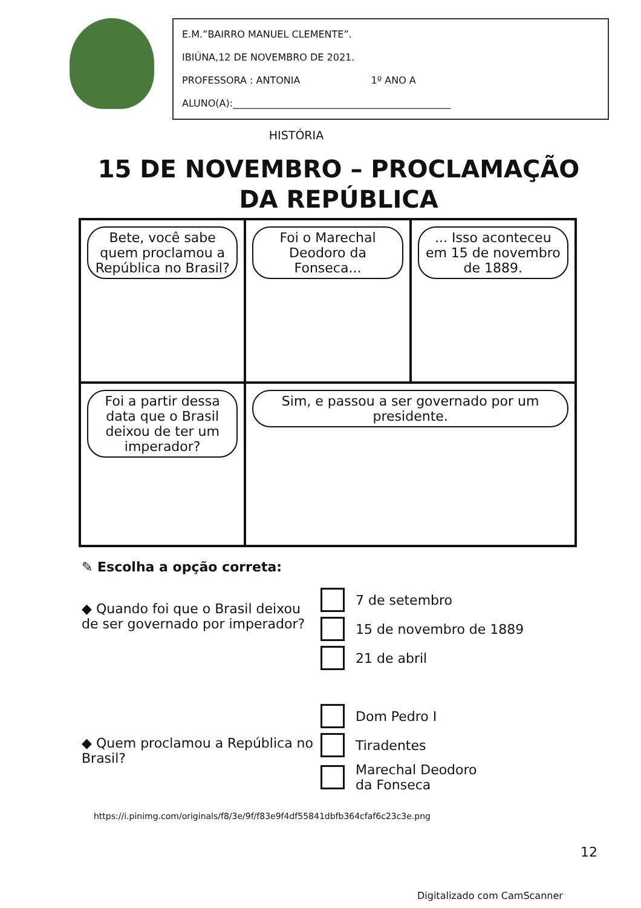E.M.”BAIRRO MANUEL CLEMENTE”.
IBIÚNA,12 DE NOVEMBRO DE 2021.
PROFESSORA : ANTONIA 1º ANO A
ALUNO(A):_____________________________________________
HISTÓRIA
15 DE NOVEMBRO – PROCLAMAÇÃO
DA REPÚBLICA
Bete, você sabe quem proclamou a República no Brasil?
Foi o Marechal Deodoro da Fonseca...
... Isso aconteceu em 15 de novembro de 1889.
Foi a partir dessa data que o Brasil deixou de ter um imperador?
Sim, e passou a ser governado por um presidente.
✎ Escolha a opção correta:
◆ Quando foi que o Brasil deixou de ser governado por imperador?
7 de setembro
15 de novembro de 1889
21 de abril
◆ Quem proclamou a República no Brasil?
Dom Pedro I
Tiradentes
Marechal Deodoro
da Fonseca
https://i.pinimg.com/originals/f8/3e/9f/f83e9f4df55841dbfb364cfaf6c23c3e.png
12
Digitalizado com CamScanner